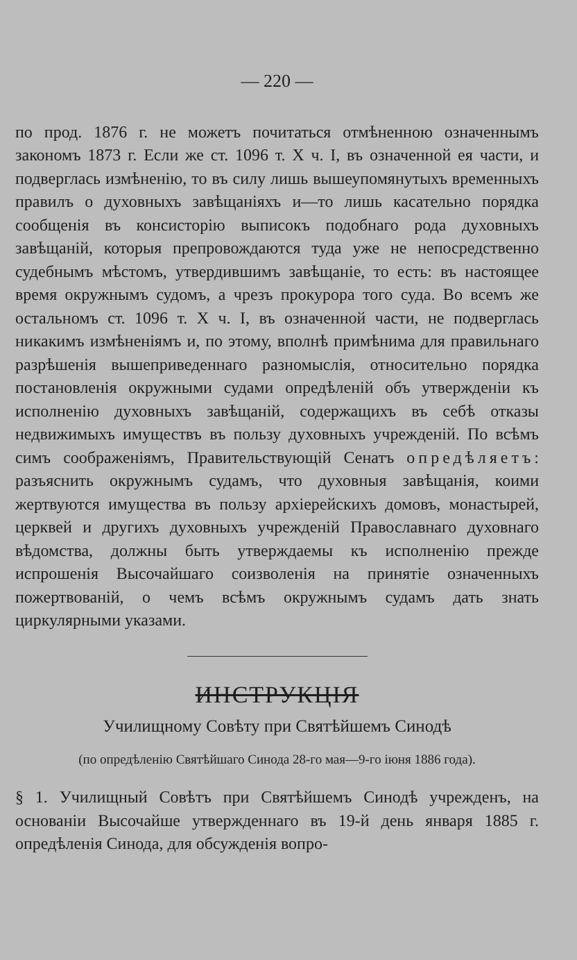— 220 —
по прод. 1876 г. не можетъ почитаться отмѣненною означеннымъ закономъ 1873 г. Если же ст. 1096 т. X ч. I, въ означенной ея части, и подверглась измѣненію, то въ силу лишь вышеупомянутыхъ временныхъ правилъ о духовныхъ завѣщаніяхъ и—то лишь касательно порядка сообщенія въ консисторію выписокъ подобнаго рода духовныхъ завѣщаній, которыя препровождаются туда уже не непосредственно судебнымъ мѣстомъ, утвердившимъ завѣщаніе, то есть: въ настоящее время окружнымъ судомъ, а чрезъ прокурора того суда. Во всемъ же остальномъ ст. 1096 т. X ч. I, въ означенной части, не подверглась никакимъ измѣненіямъ и, по этому, вполнѣ примѣнима для правильнаго разрѣшенія вышеприведеннаго разномыслія, относительно порядка постановленія окружными судами опредѣленій объ утвержденіи къ исполненію духовныхъ завѣщаній, содержащихъ въ себѣ отказы недвижимыхъ имуществъ въ пользу духовныхъ учрежденій. По всѣмъ симъ соображеніямъ, Правительствующій Сенатъ опредѣляетъ: разъяснить окружнымъ судамъ, что духовныя завѣщанія, коими жертвуются имущества въ пользу архіерейскихъ домовъ, монастырей, церквей и другихъ духовныхъ учрежденій Православнаго духовнаго вѣдомства, должны быть утверждаемы къ исполненію прежде испрошенія Высочайшаго соизволенія на принятіе означенныхъ пожертвованій, о чемъ всѣмъ окружнымъ судамъ дать знать циркулярными указами.
ИНСТРУКЦІЯ
Училищному Совѣту при Святѣйшемъ Синодѣ
(по опредѣленію Святѣйшаго Синода 28-го мая—9-го іюня 1886 года).
§ 1. Училищный Совѣтъ при Святѣйшемъ Синодѣ учрежденъ, на основаніи Высочайше утвержденнаго въ 19-й день января 1885 г. опредѣленія Синода, для обсужденія вопро-